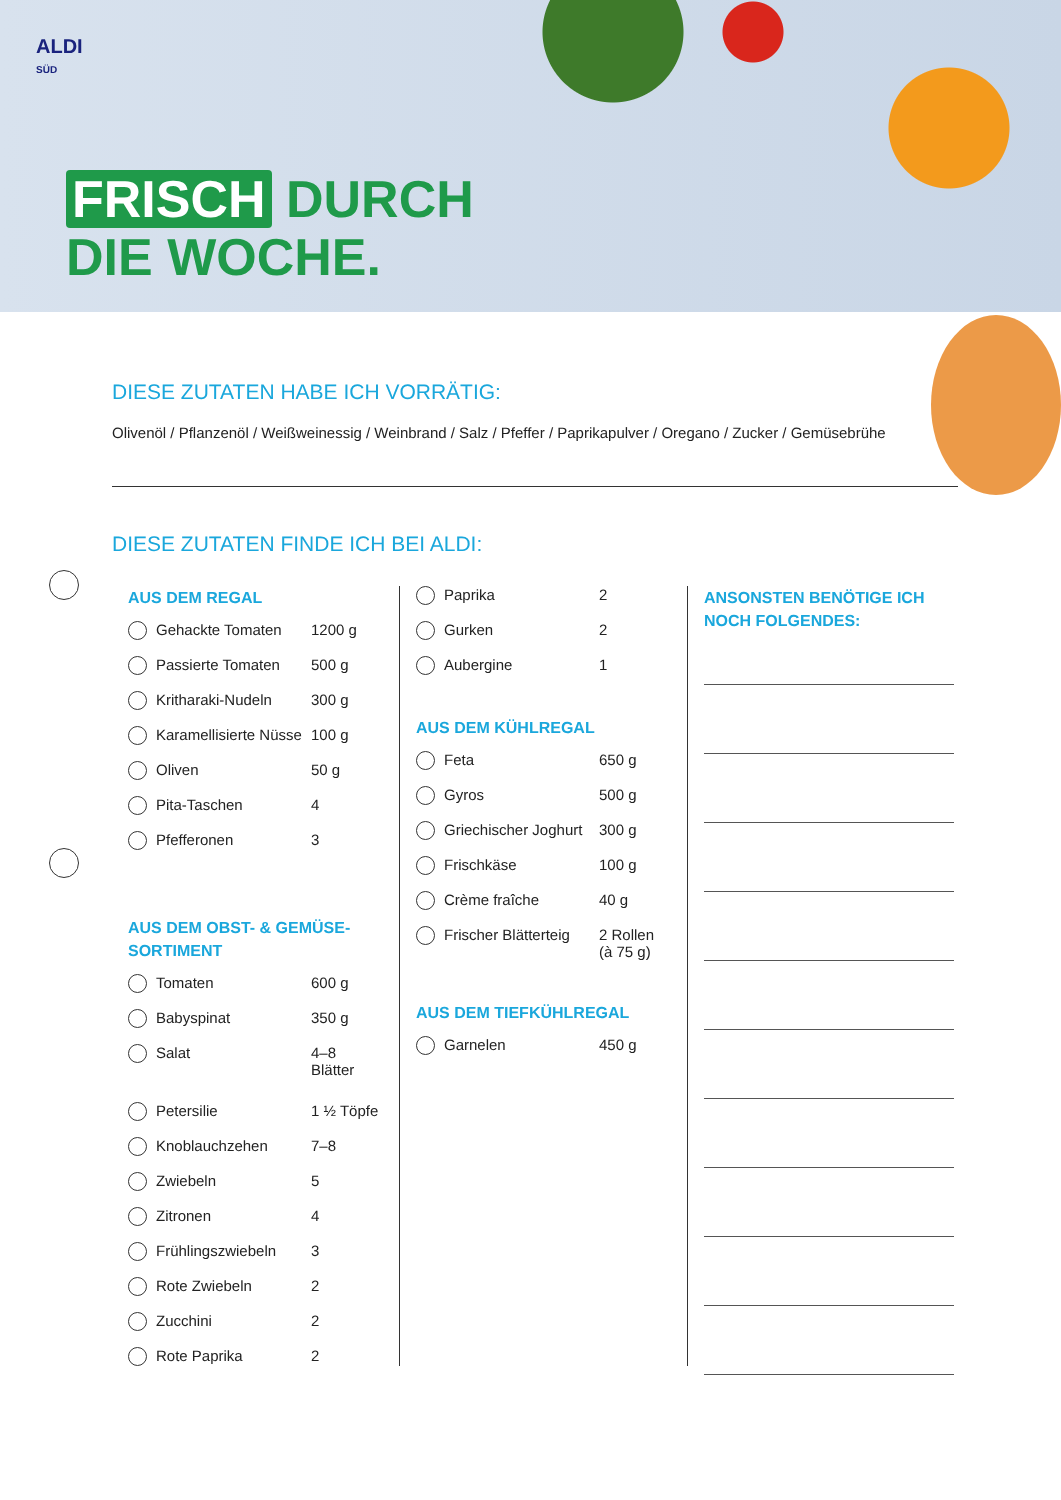ALDI
SÜD
FRISCH DURCH
DIE WOCHE.
DIESE ZUTATEN HABE ICH VORRÄTIG:
Olivenöl / Pflanzenöl / Weißweinessig / Weinbrand / Salz / Pfeffer / Paprikapulver / Oregano / Zucker / Gemüsebrühe
DIESE ZUTATEN FINDE ICH BEI ALDI:
AUS DEM REGAL
| | Gehackte Tomaten | 1200 g |
| | Passierte Tomaten | 500 g |
| | Kritharaki-Nudeln | 300 g |
| | Karamellisierte Nüsse | 100 g |
| | Oliven | 50 g |
| | Pita-Taschen | 4 |
| | Pfefferonen | 3 |
AUS DEM OBST- & GEMÜSE-
SORTIMENT
| | Tomaten | 600 g |
| | Babyspinat | 350 g |
| | Salat | 4–8 Blätter |
| | Petersilie | 1 ½ Töpfe |
| | Knoblauchzehen | 7–8 |
| | Zwiebeln | 5 |
| | Zitronen | 4 |
| | Frühlingszwiebeln | 3 |
| | Rote Zwiebeln | 2 |
| | Zucchini | 2 |
| | Rote Paprika | 2 |
| | Paprika | 2 |
| | Gurken | 2 |
| | Aubergine | 1 |
AUS DEM KÜHLREGAL
| | Feta | 650 g |
| | Gyros | 500 g |
| | Griechischer Joghurt | 300 g |
| | Frischkäse | 100 g |
| | Crème fraîche | 40 g |
| | Frischer Blätterteig | 2 Rollen (à 75 g) |
AUS DEM TIEFKÜHLREGAL
| | Garnelen | 450 g |
ANSONSTEN BENÖTIGE ICH
NOCH FOLGENDES: